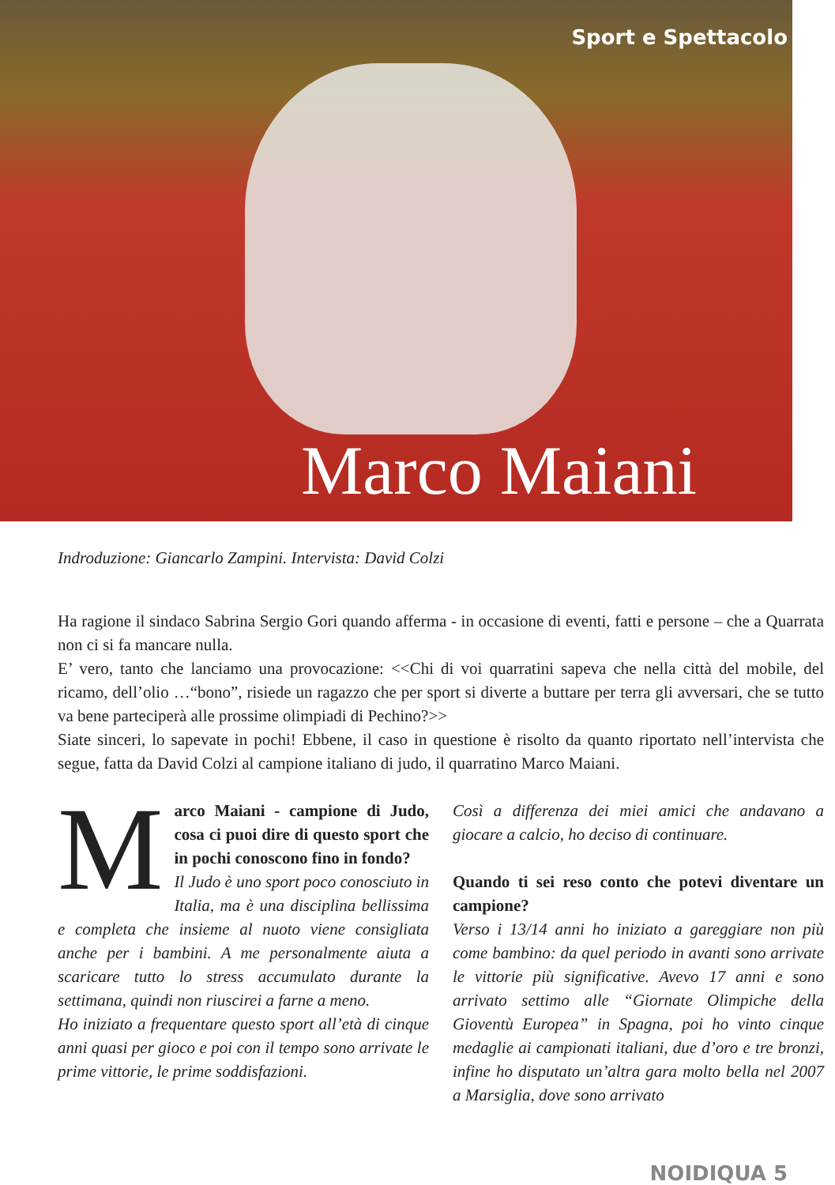Sport e Spettacolo
Marco Maiani
Indroduzione: Giancarlo Zampini. Intervista: David Colzi
Ha ragione il sindaco Sabrina Sergio Gori quando afferma - in occasione di eventi, fatti e persone – che a Quarrata non ci si fa mancare nulla.
E’ vero, tanto che lanciamo una provocazione: <<Chi di voi quarratini sapeva che nella città del mobile, del ricamo, dell’olio …“bono”, risiede un ragazzo che per sport si diverte a buttare per terra gli avversari, che se tutto va bene parteciperà alle prossime olimpiadi di Pechino?>>
Siate sinceri, lo sapevate in pochi! Ebbene, il caso in questione è risolto da quanto riportato nell’intervista che segue, fatta da David Colzi al campione italiano di judo, il quarratino Marco Maiani.
Marco Maiani - campione di Judo, cosa ci puoi dire di questo sport che in pochi conoscono fino in fondo?
Il Judo è uno sport poco conosciuto in Italia, ma è una disciplina bellissima e completa che insieme al nuoto viene consigliata anche per i bambini. A me personalmente aiuta a scaricare tutto lo stress accumulato durante la settimana, quindi non riuscirei a farne a meno.
Ho iniziato a frequentare questo sport all’età di cinque anni quasi per gioco e poi con il tempo sono arrivate le prime vittorie, le prime soddisfazioni.
Così a differenza dei miei amici che andavano a giocare a calcio, ho deciso di continuare.
Quando ti sei reso conto che potevi diventare un campione?
Verso i 13/14 anni ho iniziato a gareggiare non più come bambino: da quel periodo in avanti sono arrivate le vittorie più significative. Avevo 17 anni e sono arrivato settimo alle “Giornate Olimpiche della Gioventù Europea” in Spagna, poi ho vinto cinque medaglie ai campionati italiani, due d’oro e tre bronzi, infine ho disputato un’altra gara molto bella nel 2007 a Marsiglia, dove sono arrivato
NOIDIQUA 5